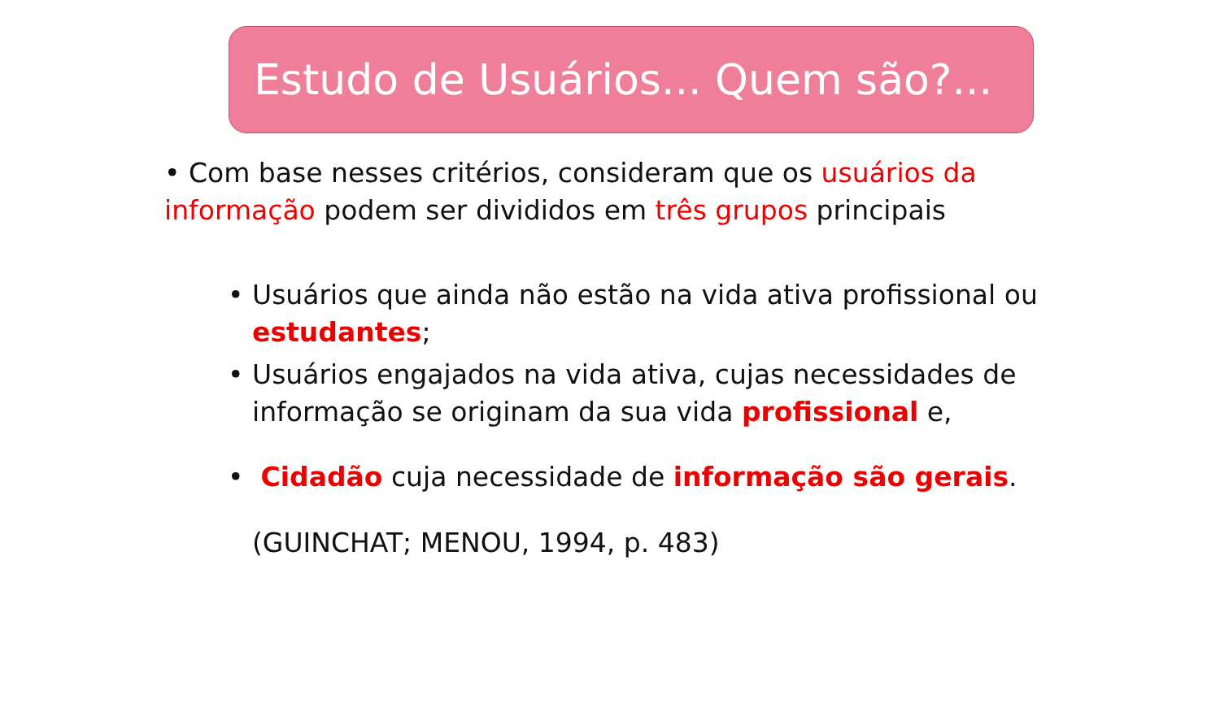Estudo de Usuários... Quem são?...
• Com base nesses critérios, consideram que os usuários da informação podem ser divididos em três grupos principais
• Usuários que ainda não estão na vida ativa profissional ou estudantes;
• Usuários engajados na vida ativa, cujas necessidades de informação se originam da sua vida profissional e,
• Cidadão cuja necessidade de informação são gerais.
(GUINCHAT; MENOU, 1994, p. 483)